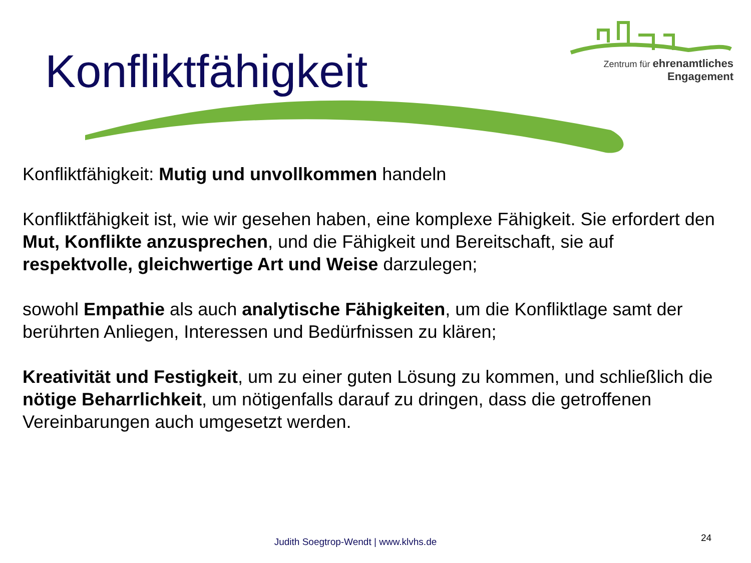Zentrum für ehrenamtliches
Engagement
Konfliktfähigkeit
Konfliktfähigkeit: Mutig und unvollkommen handeln
Konfliktfähigkeit ist, wie wir gesehen haben, eine komplexe Fähigkeit. Sie erfordert den Mut, Konflikte anzusprechen, und die Fähigkeit und Bereitschaft, sie auf respektvolle, gleichwertige Art und Weise darzulegen;
sowohl Empathie als auch analytische Fähigkeiten, um die Konfliktlage samt der berührten Anliegen, Interessen und Bedürfnissen zu klären;
Kreativität und Festigkeit, um zu einer guten Lösung zu kommen, und schließlich die nötige Beharrlichkeit, um nötigenfalls darauf zu dringen, dass die getroffenen Vereinbarungen auch umgesetzt werden.
Judith Soegtrop-Wendt | www.klvhs.de 24